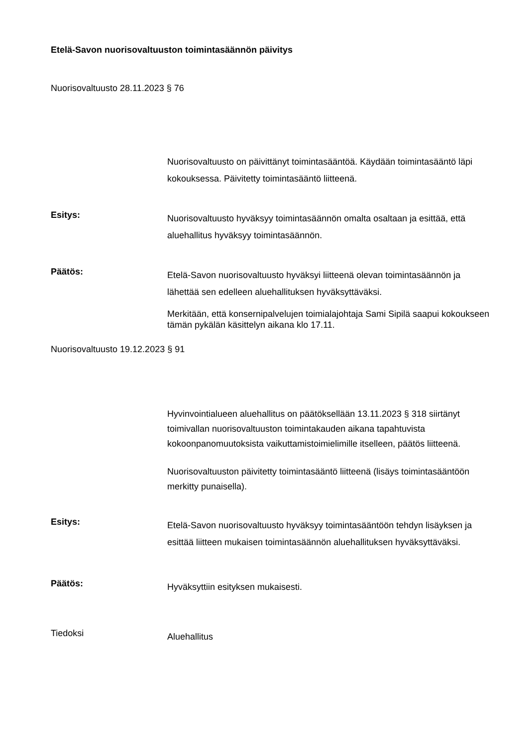Etelä-Savon nuorisovaltuuston toimintasäännön päivitys
Nuorisovaltuusto 28.11.2023 § 76
Nuorisovaltuusto on päivittänyt toimintasääntöä. Käydään toimintasääntö läpi kokouksessa. Päivitetty toimintasääntö liitteenä.
Esitys:
Nuorisovaltuusto hyväksyy toimintasäännön omalta osaltaan ja esittää, että aluehallitus hyväksyy toimintasäännön.
Päätös:
Etelä-Savon nuorisovaltuusto hyväksyi liitteenä olevan toimintasäännön ja lähettää sen edelleen aluehallituksen hyväksyttäväksi.
Merkitään, että konsernipalvelujen toimialajohtaja Sami Sipilä saapui kokoukseen tämän pykälän käsittelyn aikana klo 17.11.
Nuorisovaltuusto 19.12.2023 § 91
Hyvinvointialueen aluehallitus on päätöksellään 13.11.2023 § 318 siirtänyt toimivallan nuorisovaltuuston toimintakauden aikana tapahtuvista kokoonpanomuutoksista vaikuttamistoimielimille itselleen, päätös liitteenä.
Nuorisovaltuuston päivitetty toimintasääntö liitteenä (lisäys toimintasääntöön merkitty punaisella).
Esitys:
Etelä-Savon nuorisovaltuusto hyväksyy toimintasääntöön tehdyn lisäyksen ja esittää liitteen mukaisen toimintasäännön aluehallituksen hyväksyttäväksi.
Päätös:
Hyväksyttiin esityksen mukaisesti.
Tiedoksi
Aluehallitus